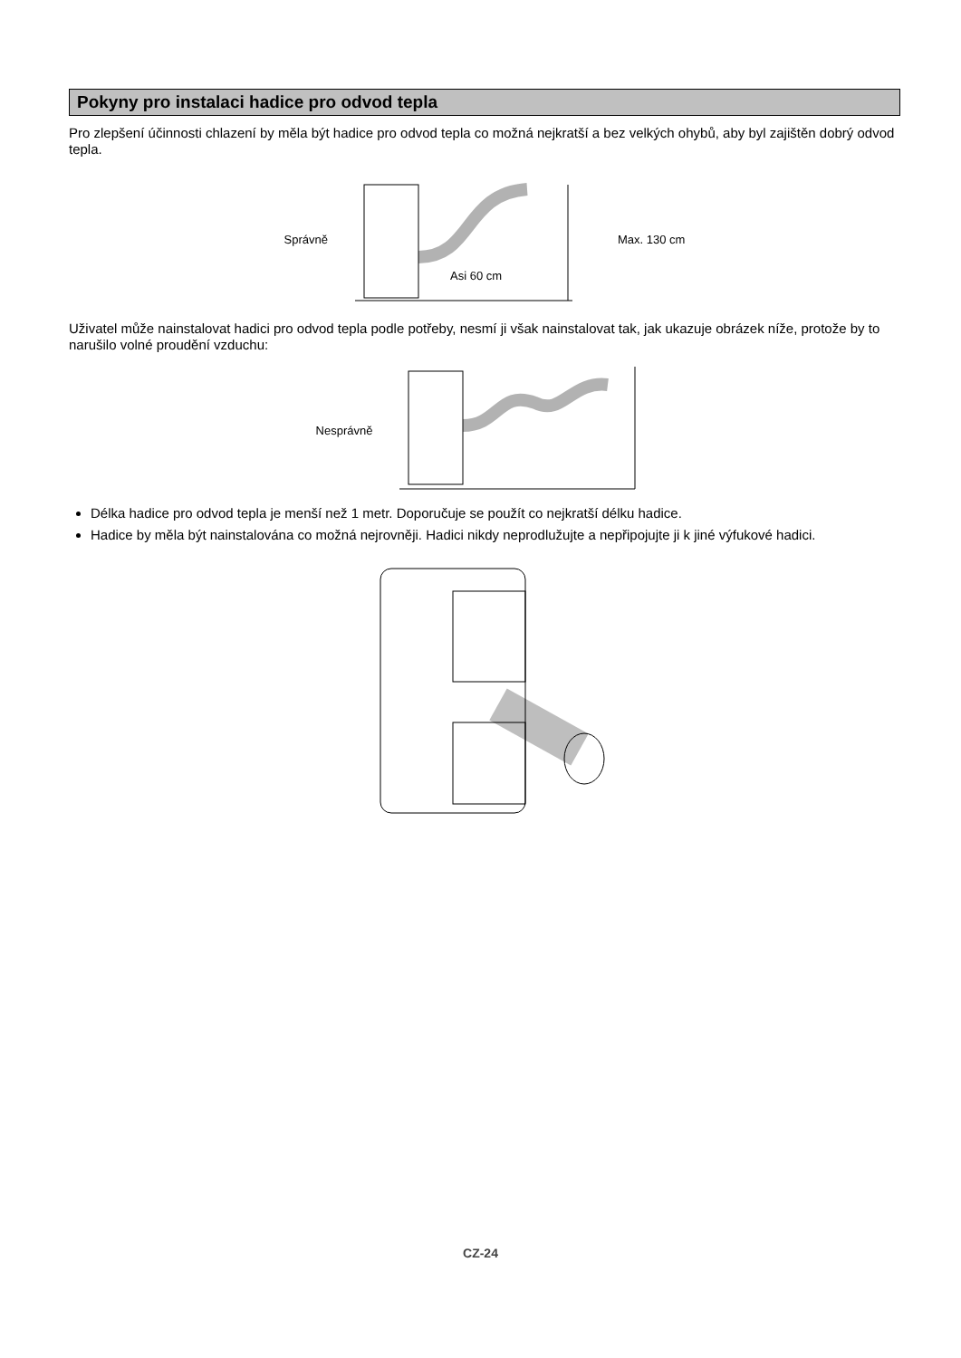Pokyny pro instalaci hadice pro odvod tepla
Pro zlepšení účinnosti chlazení by měla být hadice pro odvod tepla co možná nejkratší a bez velkých ohybů, aby byl zajištěn dobrý odvod tepla.
Správně
Asi 60 cm
Max. 130 cm
Uživatel může nainstalovat hadici pro odvod tepla podle potřeby, nesmí ji však nainstalovat tak, jak ukazuje obrázek níže, protože by to narušilo volné proudění vzduchu:
Nesprávně
Délka hadice pro odvod tepla je menší než 1 metr. Doporučuje se použít co nejkratší délku hadice.
Hadice by měla být nainstalována co možná nejrovněji. Hadici nikdy neprodlužujte a nepřipojujte ji k jiné výfukové hadici.
CZ-24